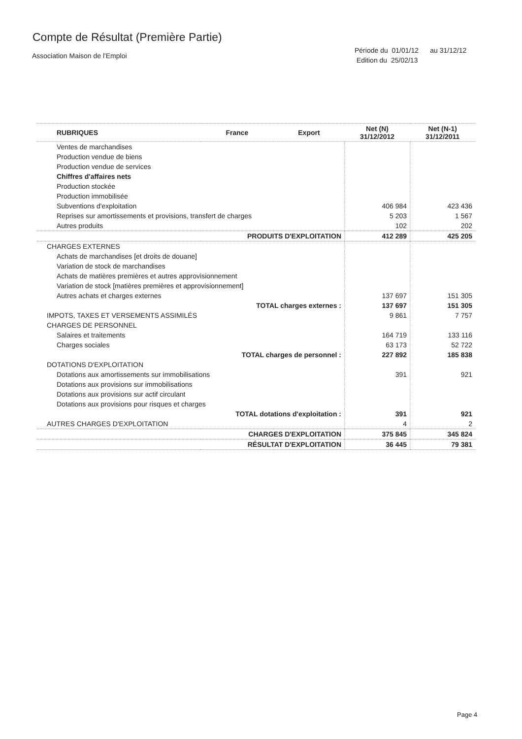Compte de Résultat (Première Partie)
Association Maison de l'Emploi
Période du 01/01/12 au 31/12/12
Edition du 25/02/13
| RUBRIQUES | France | Export | Net (N) 31/12/2012 | Net (N-1) 31/12/2011 |
| --- | --- | --- | --- | --- |
| Ventes de marchandises | | | | |
| Production vendue de biens | | | | |
| Production vendue de services | | | | |
| Chiffres d'affaires nets | | | | |
| Production stockée | | | | |
| Production immobilisée | | | | |
| Subventions d'exploitation | | | 406 984 | 423 436 |
| Reprises sur amortissements et provisions, transfert de charges | | | 5 203 | 1 567 |
| Autres produits | | | 102 | 202 |
| PRODUITS D'EXPLOITATION | | | 412 289 | 425 205 |
| CHARGES EXTERNES | | | | |
| Achats de marchandises [et droits de douane] | | | | |
| Variation de stock de marchandises | | | | |
| Achats de matières premières et autres approvisionnement | | | | |
| Variation de stock [matières premières et approvisionnement] | | | | |
| Autres achats et charges externes | | | 137 697 | 151 305 |
| TOTAL charges externes : | | | 137 697 | 151 305 |
| IMPOTS, TAXES ET VERSEMENTS ASSIMILÉS | | | 9 861 | 7 757 |
| CHARGES DE PERSONNEL | | | | |
| Salaires et traitements | | | 164 719 | 133 116 |
| Charges sociales | | | 63 173 | 52 722 |
| TOTAL charges de personnel : | | | 227 892 | 185 838 |
| DOTATIONS D'EXPLOITATION | | | | |
| Dotations aux amortissements sur immobilisations | | | 391 | 921 |
| Dotations aux provisions sur immobilisations | | | | |
| Dotations aux provisions sur actif circulant | | | | |
| Dotations aux provisions pour risques et charges | | | | |
| TOTAL dotations d'exploitation : | | | 391 | 921 |
| AUTRES CHARGES D'EXPLOITATION | | | 4 | 2 |
| CHARGES D'EXPLOITATION | | | 375 845 | 345 824 |
| RÉSULTAT D'EXPLOITATION | | | 36 445 | 79 381 |
Page 4